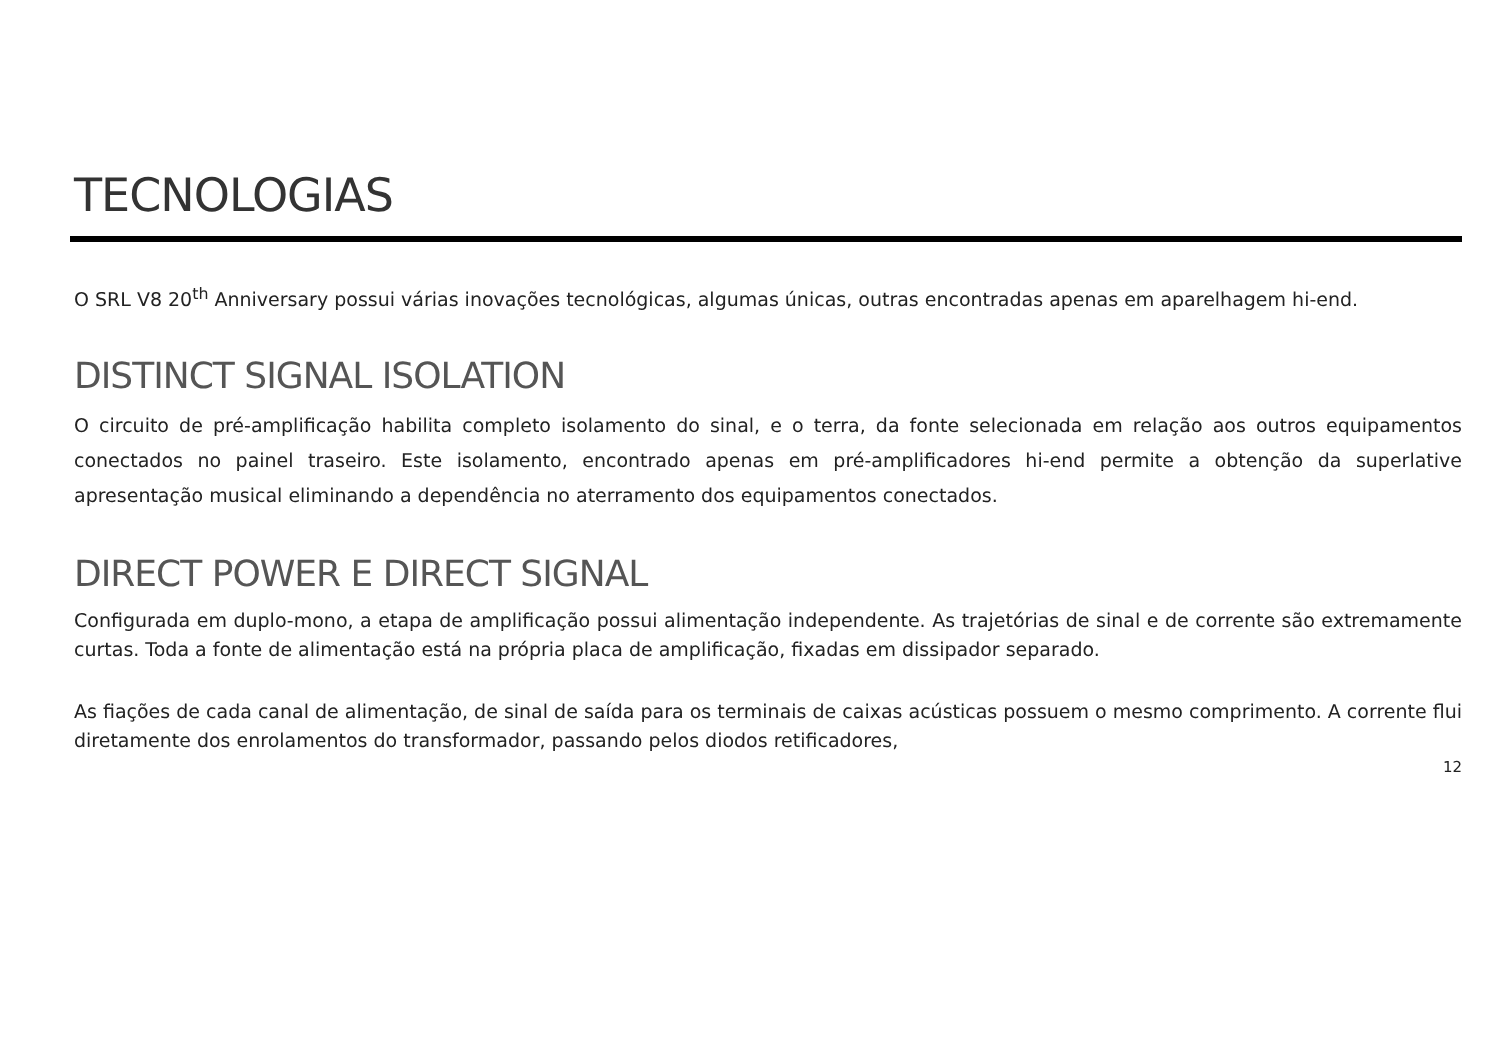TECNOLOGIAS
O SRL V8 20<sup>th</sup> Anniversary possui várias inovações tecnológicas, algumas únicas, outras encontradas apenas em aparelhagem hi-end.
DISTINCT SIGNAL ISOLATION
O circuito de pré-amplificação habilita completo isolamento do sinal, e o terra, da fonte selecionada em relação aos outros equipamentos conectados no painel traseiro. Este isolamento, encontrado apenas em pré-amplificadores hi-end permite a obtenção da superlative apresentação musical eliminando a dependência no aterramento dos equipamentos conectados.
DIRECT POWER E DIRECT SIGNAL
Configurada em duplo-mono, a etapa de amplificação possui alimentação independente. As trajetórias de sinal e de corrente são extremamente curtas. Toda a fonte de alimentação está na própria placa de amplificação, fixadas em dissipador separado.
As fiações de cada canal de alimentação, de sinal de saída para os terminais de caixas acústicas possuem o mesmo comprimento. A corrente flui diretamente dos enrolamentos do transformador, passando pelos diodos retificadores,
12